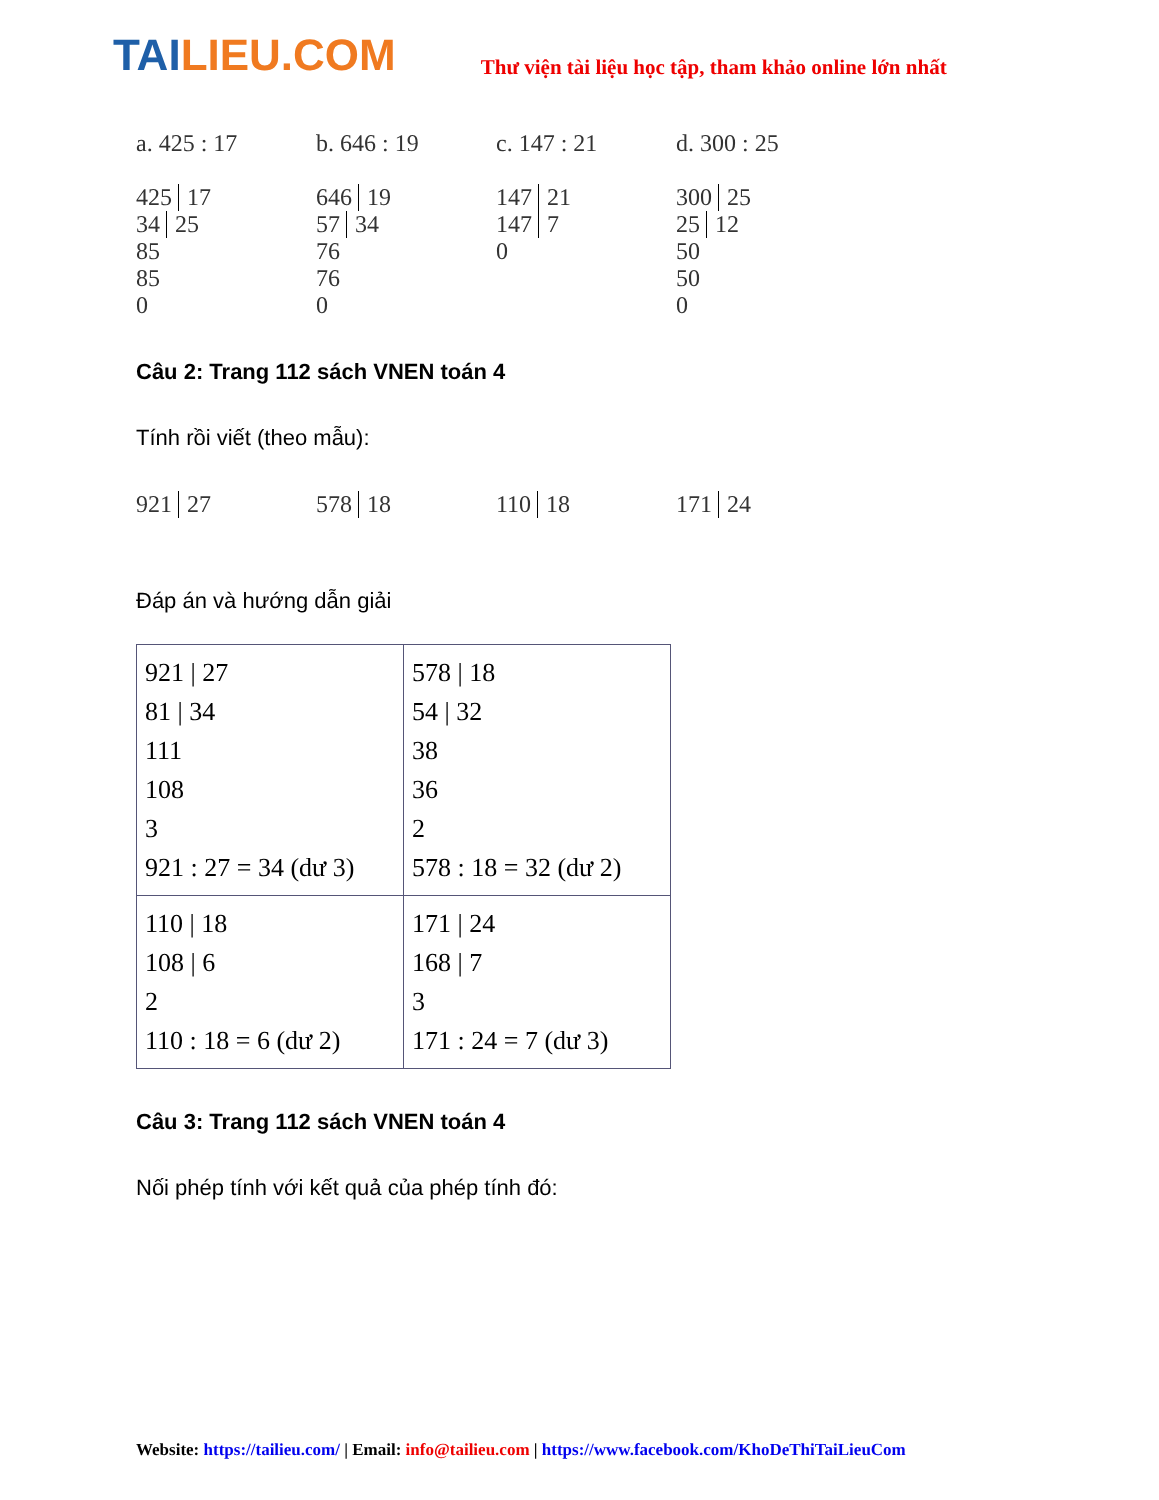TAILIEU.COM
Thư viện tài liệu học tập, tham khảo online lớn nhất
a. 425 : 17
425 17
34 25
85
85
0
b. 646 : 19
646 19
57 34
76
76
0
c. 147 : 21
147 21
147 7
0
d. 300 : 25
300 25
25 12
50
50
0
Câu 2: Trang 112 sách VNEN toán 4
Tính rồi viết (theo mẫu):
921 27 578 18 110 18 171 24
Đáp án và hướng dẫn giải
| 921 / 27 81 / 34 111 108 3 921 : 27 = 34 (dư 3) | 578 / 18 54 / 32 38 36 2 578 : 18 = 32 (dư 2) |
| 110 / 18 108 / 6 2 110 : 18 = 6 (dư 2) | 171 / 24 168 / 7 3 171 : 24 = 7 (dư 3) |
Câu 3: Trang 112 sách VNEN toán 4
Nối phép tính với kết quả của phép tính đó:
Website: https://tailieu.com/ | Email: info@tailieu.com | https://www.facebook.com/KhoDeThiTaiLieuCom